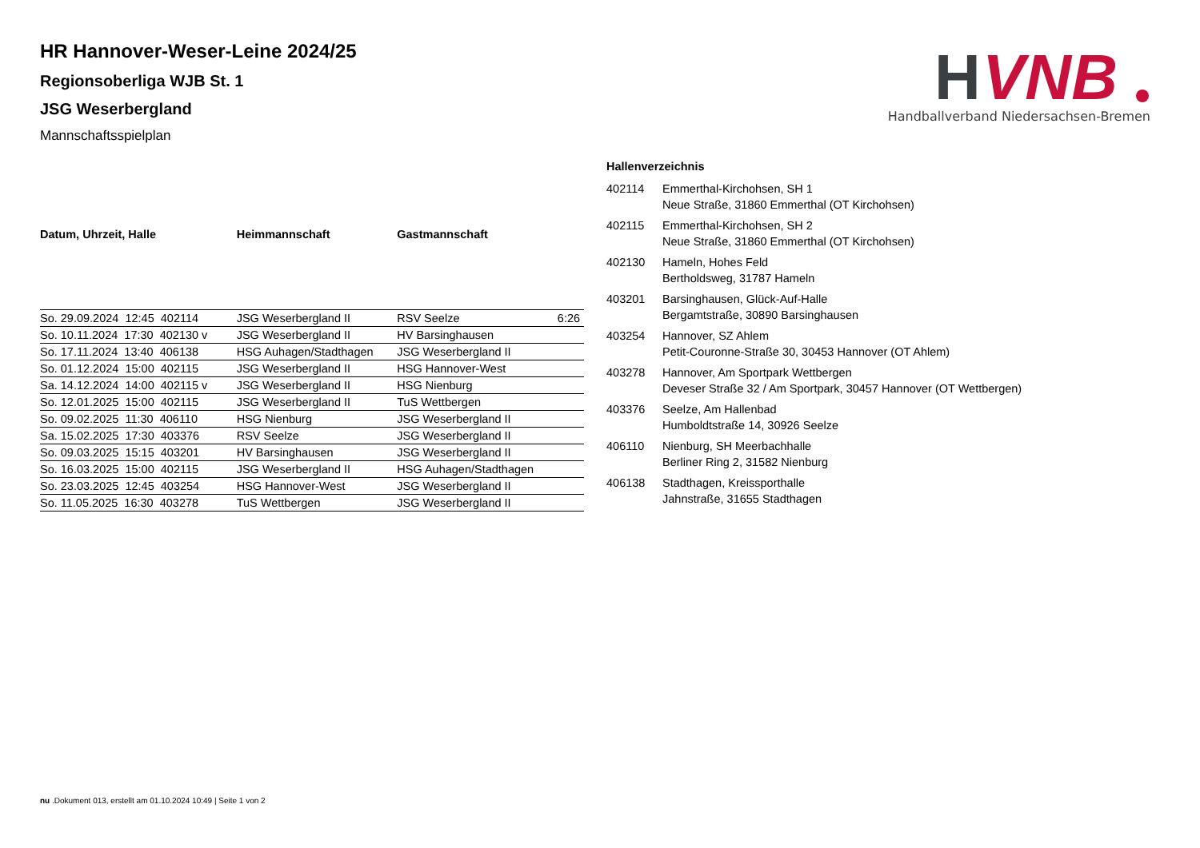H
VNB
Handballverband Niedersachsen-Bremen
HR Hannover-Weser-Leine 2024/25
Regionsoberliga WJB St. 1
JSG Weserbergland
Mannschaftsspielplan
| Datum, Uhrzeit, Halle | Heimmannschaft | Gastmannschaft | |
| --- | --- | --- | --- |
| So. 29.09.2024 12:45 402114 | JSG Weserbergland II | RSV Seelze | 6:26 |
| So. 10.11.2024 17:30 402130 v | JSG Weserbergland II | HV Barsinghausen | |
| So. 17.11.2024 13:40 406138 | HSG Auhagen/Stadthagen | JSG Weserbergland II | |
| So. 01.12.2024 15:00 402115 | JSG Weserbergland II | HSG Hannover-West | |
| Sa. 14.12.2024 14:00 402115 v | JSG Weserbergland II | HSG Nienburg | |
| So. 12.01.2025 15:00 402115 | JSG Weserbergland II | TuS Wettbergen | |
| So. 09.02.2025 11:30 406110 | HSG Nienburg | JSG Weserbergland II | |
| Sa. 15.02.2025 17:30 403376 | RSV Seelze | JSG Weserbergland II | |
| So. 09.03.2025 15:15 403201 | HV Barsinghausen | JSG Weserbergland II | |
| So. 16.03.2025 15:00 402115 | JSG Weserbergland II | HSG Auhagen/Stadthagen | |
| So. 23.03.2025 12:45 403254 | HSG Hannover-West | JSG Weserbergland II | |
| So. 11.05.2025 16:30 403278 | TuS Wettbergen | JSG Weserbergland II | |
Hallenverzeichnis
| 402114 | Emmerthal-Kirchohsen, SH 1 Neue Straße, 31860 Emmerthal (OT Kirchohsen) |
| 402115 | Emmerthal-Kirchohsen, SH 2 Neue Straße, 31860 Emmerthal (OT Kirchohsen) |
| 402130 | Hameln, Hohes Feld Bertholdsweg, 31787 Hameln |
| 403201 | Barsinghausen, Glück-Auf-Halle Bergamtstraße, 30890 Barsinghausen |
| 403254 | Hannover, SZ Ahlem Petit-Couronne-Straße 30, 30453 Hannover (OT Ahlem) |
| 403278 | Hannover, Am Sportpark Wettbergen Deveser Straße 32 / Am Sportpark, 30457 Hannover (OT Wettbergen) |
| 403376 | Seelze, Am Hallenbad Humboldtstraße 14, 30926 Seelze |
| 406110 | Nienburg, SH Meerbachhalle Berliner Ring 2, 31582 Nienburg |
| 406138 | Stadthagen, Kreissporthalle Jahnstraße, 31655 Stadthagen |
nu .Dokument 013, erstellt am 01.10.2024 10:49 | Seite 1 von 2